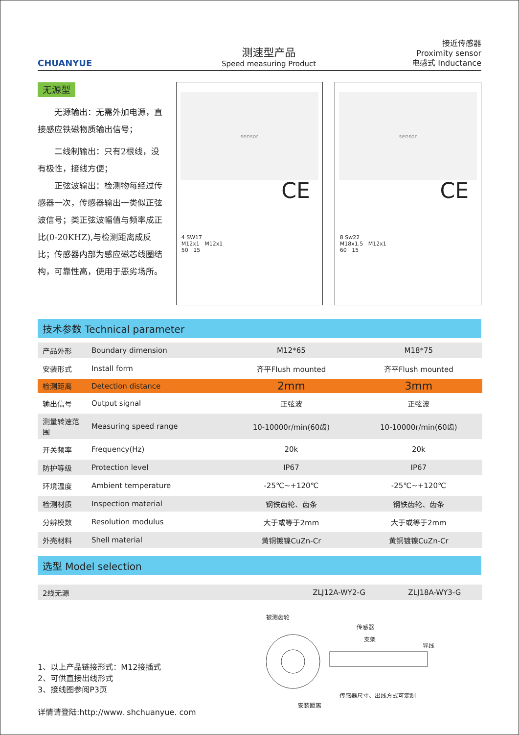CHUANYUE
测速型产品
Speed measuring Product
接近传感器
Proximity sensor
电感式 Inductance
无源型
无源输出：无需外加电源，直接感应铁磁物质输出信号；
二线制输出：只有2根线，没有极性，接线方便；
正弦波输出：检测物每经过传感器一次，传感器输出一类似正弦波信号；类正弦波幅值与频率成正比(0-20KHZ),与检测距离成反比；传感器内部为感应磁芯线圈结构，可靠性高，使用于恶劣场所。
sensor
CE
4 SW17
M12x1 M12x1
50 15
sensor
CE
8 Sw22
M18x1.5 M12x1
60 15
技术参数 Technical parameter
| 产品外形 | Boundary dimension | M12*65 | M18*75 |
| 安装形式 | Install form | 齐平Flush mounted | 齐平Flush mounted |
| 检测距离 | Detection distance | 2mm | 3mm |
| 输出信号 | Output signal | 正弦波 | 正弦波 |
| 测量转速范围 | Measuring speed range | 10-10000r/min(60齿) | 10-10000r/min(60齿) |
| 开关频率 | Frequency(Hz) | 20k | 20k |
| 防护等级 | Protection level | IP67 | IP67 |
| 环境温度 | Ambient temperature | -25℃~+120℃ | -25℃~+120℃ |
| 检测材质 | Inspection material | 钢铁齿轮、齿条 | 钢铁齿轮、齿条 |
| 分辨模数 | Resolution modulus | 大于或等于2mm | 大于或等于2mm |
| 外壳材料 | Shell material | 黄铜镀镍CuZn-Cr | 黄铜镀镍CuZn-Cr |
选型 Model selection
| 2线无源 | ZLJ12A-WY2-G | ZLJ18A-WY3-G |
1、以上产品链接形式：M12接插式
2、可供直接出线形式
3、接线图参阅P3页
详情请登陆:http://www. shchuanyue. com
被测齿轮
传感器
支架
导线
传感器尺寸、出线方式可定制
安装距离